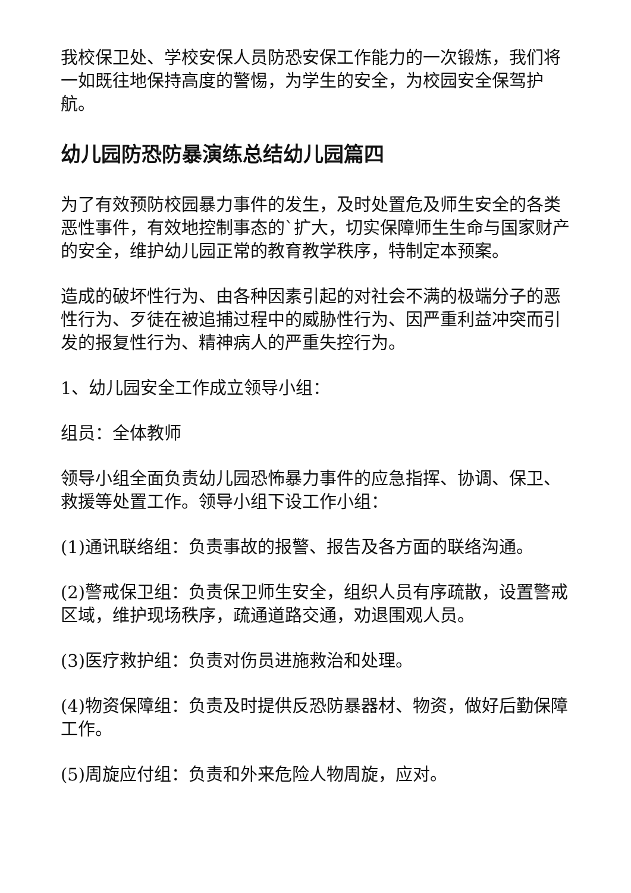我校保卫处、学校安保人员防恐安保工作能力的一次锻炼，我们将一如既往地保持高度的警惕，为学生的安全，为校园安全保驾护航。
幼儿园防恐防暴演练总结幼儿园篇四
为了有效预防校园暴力事件的发生，及时处置危及师生安全的各类恶性事件，有效地控制事态的`扩大，切实保障师生生命与国家财产的安全，维护幼儿园正常的教育教学秩序，特制定本预案。
造成的破坏性行为、由各种因素引起的对社会不满的极端分子的恶性行为、歹徒在被追捕过程中的威胁性行为、因严重利益冲突而引发的报复性行为、精神病人的严重失控行为。
1、幼儿园安全工作成立领导小组：
组员：全体教师
领导小组全面负责幼儿园恐怖暴力事件的应急指挥、协调、保卫、救援等处置工作。领导小组下设工作小组：
(1)通讯联络组：负责事故的报警、报告及各方面的联络沟通。
(2)警戒保卫组：负责保卫师生安全，组织人员有序疏散，设置警戒区域，维护现场秩序，疏通道路交通，劝退围观人员。
(3)医疗救护组：负责对伤员进施救治和处理。
(4)物资保障组：负责及时提供反恐防暴器材、物资，做好后勤保障工作。
(5)周旋应付组：负责和外来危险人物周旋，应对。